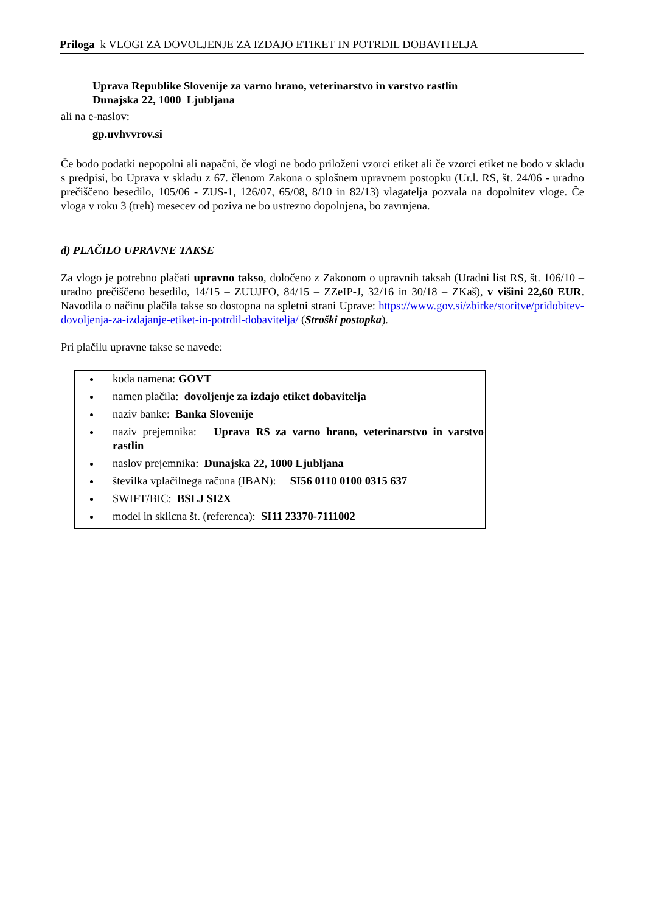Priloga k VLOGI ZA DOVOLJENJE ZA IZDAJO ETIKET IN POTRDIL DOBAVITELJA
Uprava Republike Slovenije za varno hrano, veterinarstvo in varstvo rastlin
Dunajska 22, 1000 Ljubljana
ali na e-naslov:
gp.uvhvvrov.si
Če bodo podatki nepopolni ali napačni, če vlogi ne bodo priloženi vzorci etiket ali če vzorci etiket ne bodo v skladu s predpisi, bo Uprava v skladu z 67. členom Zakona o splošnem upravnem postopku (Ur.l. RS, št. 24/06 - uradno prečiščeno besedilo, 105/06 - ZUS-1, 126/07, 65/08, 8/10 in 82/13) vlagatelja pozvala na dopolnitev vloge. Če vloga v roku 3 (treh) mesecev od poziva ne bo ustrezno dopolnjena, bo zavrnjena.
d) PLAČILO UPRAVNE TAKSE
Za vlogo je potrebno plačati upravno takso, določeno z Zakonom o upravnih taksah (Uradni list RS, št. 106/10 – uradno prečiščeno besedilo, 14/15 – ZUUJFO, 84/15 – ZZeIP-J, 32/16 in 30/18 – ZKaš), v višini 22,60 EUR. Navodila o načinu plačila takse so dostopna na spletni strani Uprave: https://www.gov.si/zbirke/storitve/pridobitev-dovoljenja-za-izdajanje-etiket-in-potrdil-dobavitelja/ (Stroški postopka).
Pri plačilu upravne takse se navede:
koda namena: GOVT
namen plačila: dovoljenje za izdajo etiket dobavitelja
naziv banke: Banka Slovenije
naziv prejemnika: Uprava RS za varno hrano, veterinarstvo in varstvo rastlin
naslov prejemnika: Dunajska 22, 1000 Ljubljana
številka vplačilnega računa (IBAN): SI56 0110 0100 0315 637
SWIFT/BIC: BSLJ SI2X
model in sklicna št. (referenca): SI11 23370-7111002